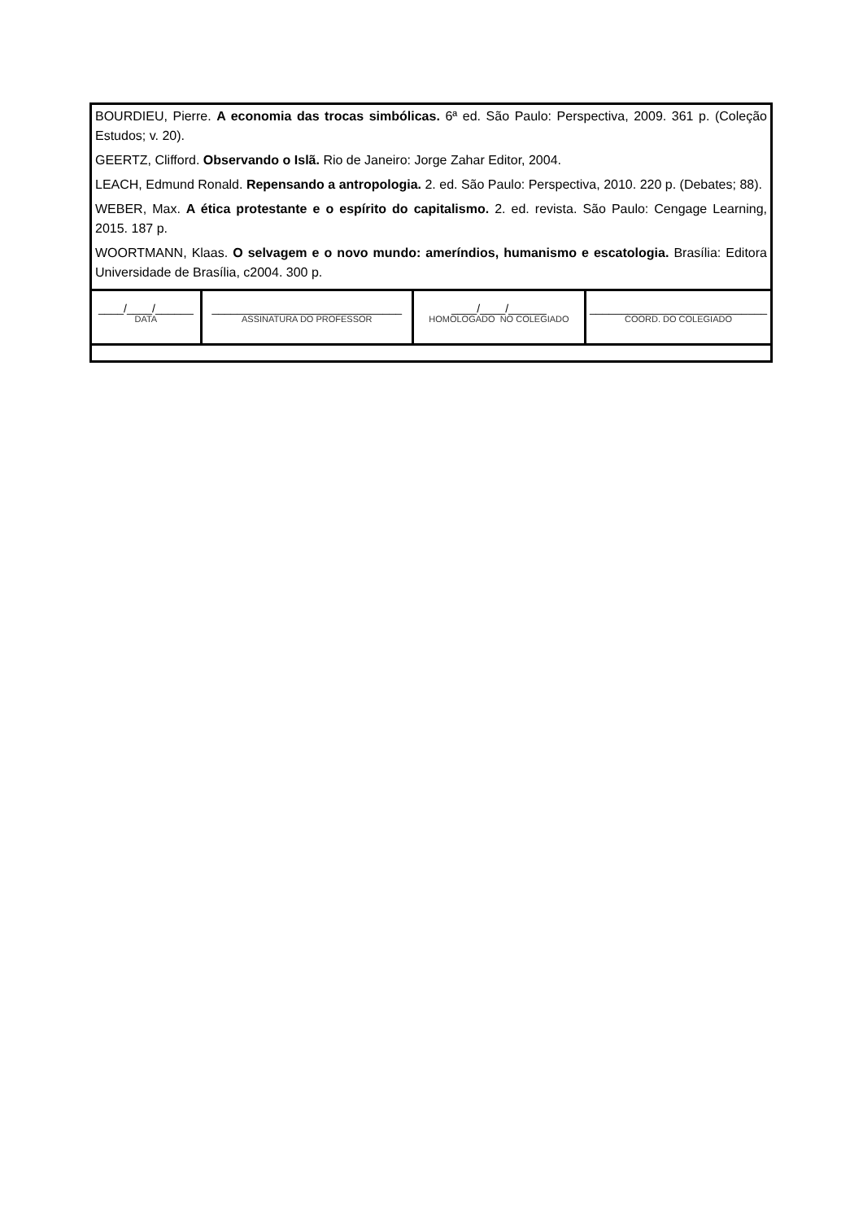| BOURDIEU, Pierre. A economia das trocas simbólicas. 6ª ed. São Paulo: Perspectiva, 2009. 361 p. (Coleção Estudos; v. 20). GEERTZ, Clifford. Observando o Islã. Rio de Janeiro: Jorge Zahar Editor, 2004. LEACH, Edmund Ronald. Repensando a antropologia. 2. ed. São Paulo: Perspectiva, 2010. 220 p. (Debates; 88). WEBER, Max. A ética protestante e o espírito do capitalismo. 2. ed. revista. São Paulo: Cengage Learning, 2015. 187 p. WOORTMANN, Klaas. O selvagem e o novo mundo: ameríndios, humanismo e escatologia. Brasília: Editora Universidade de Brasília, c2004. 300 p. | | | |
| ____/____/______ DATA | ______________________________ ASSINATURA DO PROFESSOR | ____/____/______ HOMOLOGADO NO COLEGIADO | ____________________________ COORD. DO COLEGIADO |